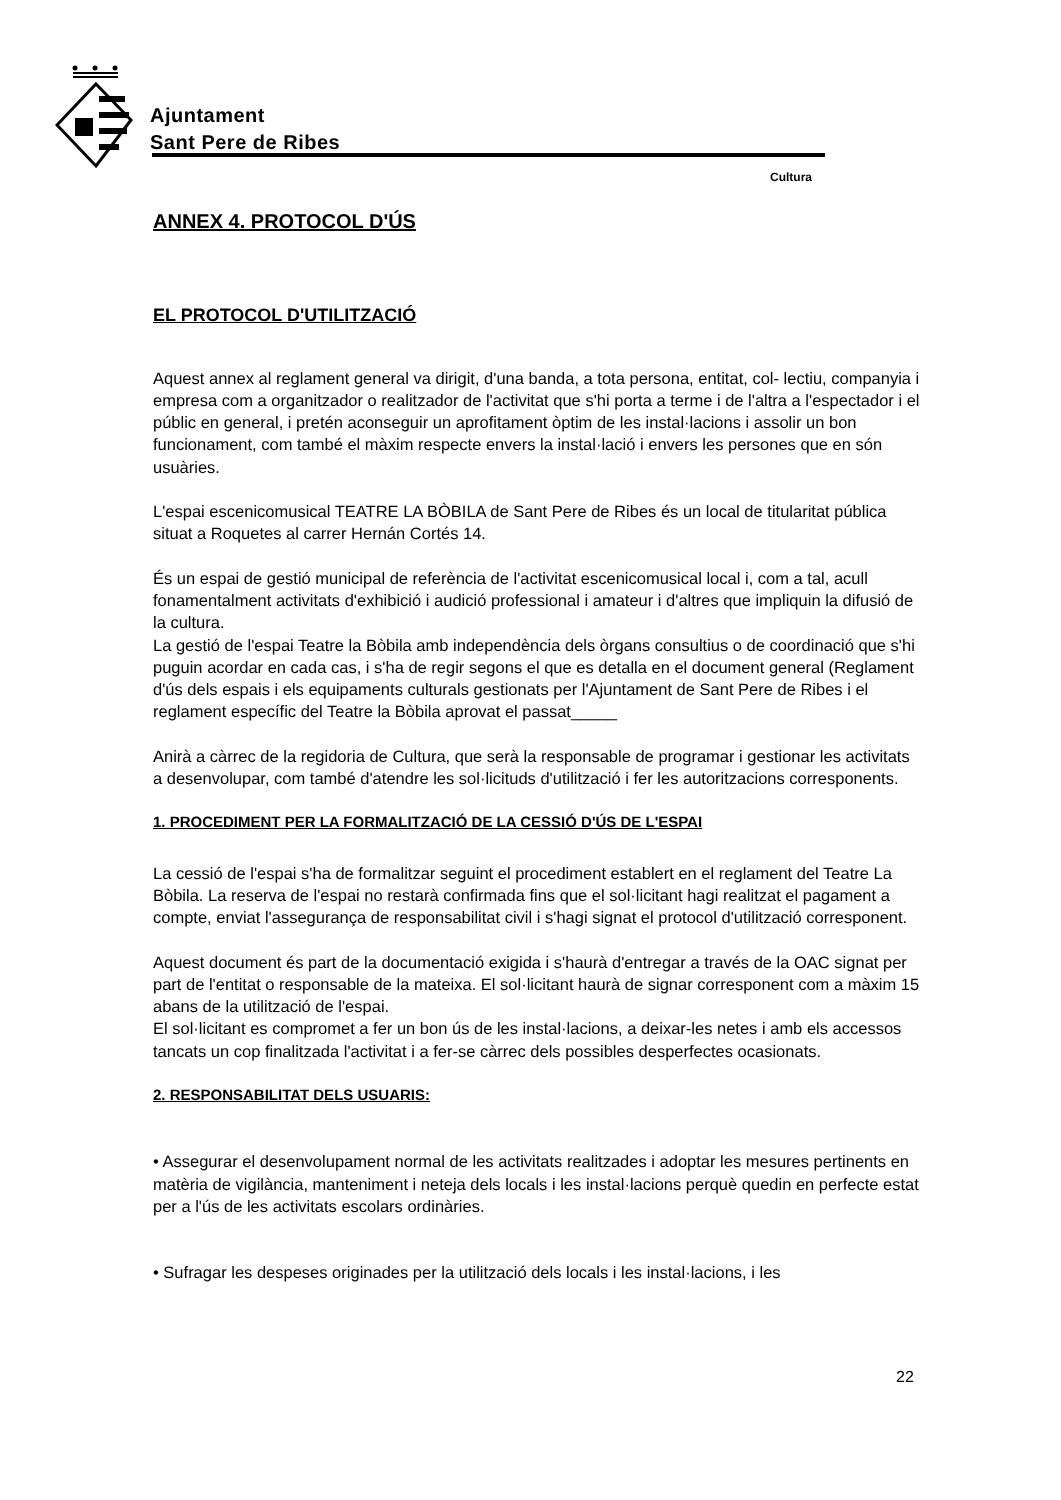Ajuntament
Sant Pere de Ribes
Cultura
ANNEX 4. PROTOCOL D'ÚS
EL PROTOCOL D'UTILITZACIÓ
Aquest annex al reglament general va dirigit, d'una banda, a tota persona, entitat, col- lectiu, companyia i empresa com a organitzador o realitzador de l'activitat que s'hi porta a terme i de l'altra a l'espectador i el públic en general, i pretén aconseguir un aprofitament òptim de les instal·lacions i assolir un bon funcionament, com també el màxim respecte envers la instal·lació i envers les persones que en són usuàries.
L'espai escenicomusical TEATRE LA BÒBILA de Sant Pere de Ribes és un local de titularitat pública situat a Roquetes al carrer Hernán Cortés 14.
És un espai de gestió municipal de referència de l'activitat escenicomusical local i, com a tal, acull fonamentalment activitats d'exhibició i audició professional i amateur i d'altres que impliquin la difusió de la cultura.
La gestió de l'espai Teatre la Bòbila amb independència dels òrgans consultius o de coordinació que s'hi puguin acordar en cada cas, i s'ha de regir segons el que es detalla en el document general (Reglament d'ús dels espais i els equipaments culturals gestionats per l'Ajuntament de Sant Pere de Ribes i el reglament específic del Teatre la Bòbila aprovat el passat_____
Anirà a càrrec de la regidoria de Cultura, que serà la responsable de programar i gestionar les activitats a desenvolupar, com també d'atendre les sol·licituds d'utilització i fer les autoritzacions corresponents.
1. PROCEDIMENT PER LA FORMALITZACIÓ DE LA CESSIÓ D'ÚS DE L'ESPAI
La cessió de l'espai s'ha de formalitzar seguint el procediment establert en el reglament del Teatre La Bòbila. La reserva de l'espai no restarà confirmada fins que el sol·licitant hagi realitzat el pagament a compte, enviat l'assegurança de responsabilitat civil i s'hagi signat el protocol d'utilització corresponent.
Aquest document és part de la documentació exigida i s'haurà d'entregar a través de la OAC signat per part de l'entitat o responsable de la mateixa. El sol·licitant haurà de signar corresponent com a màxim 15 abans de la utilització de l'espai.
El sol·licitant es compromet a fer un bon ús de les instal·lacions, a deixar-les netes i amb els accessos tancats un cop finalitzada l'activitat i a fer-se càrrec dels possibles desperfectes ocasionats.
2. RESPONSABILITAT DELS USUARIS:
• Assegurar el desenvolupament normal de les activitats realitzades i adoptar les mesures pertinents en matèria de vigilància, manteniment i neteja dels locals i les instal·lacions perquè quedin en perfecte estat per a l'ús de les activitats escolars ordinàries.
• Sufragar les despeses originades per la utilització dels locals i les instal·lacions, i les
22